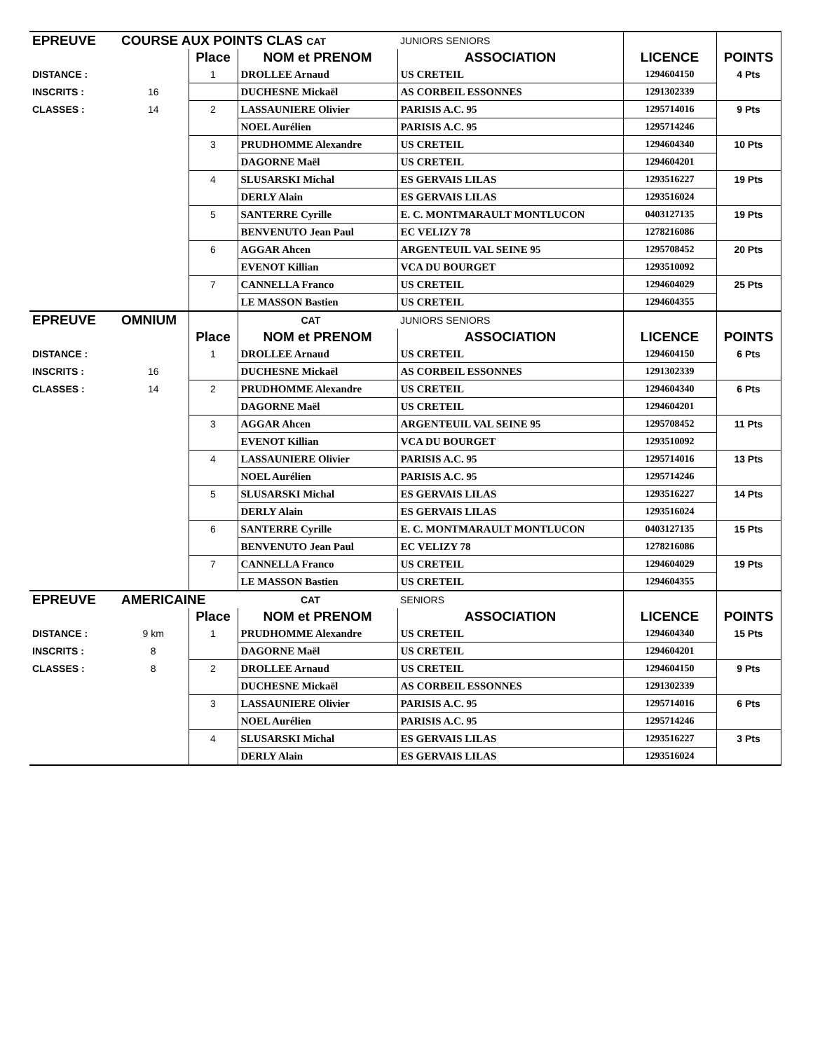| EPREUVE | COURSE AUX POINTS CLAS CAT | | | JUNIORS SENIORS | | |
| | | Place | NOM et PRENOM | ASSOCIATION | LICENCE | POINTS |
| DISTANCE : | | 1 | DROLLEE Arnaud | US CRETEIL | 1294604150 | 4 Pts |
| INSCRITS : | 16 | | DUCHESNE Mickaël | AS CORBEIL ESSONNES | 1291302339 | |
| CLASSES : | 14 | 2 | LASSAUNIERE Olivier | PARISIS A.C. 95 | 1295714016 | 9 Pts |
| | | | NOEL Aurélien | PARISIS A.C. 95 | 1295714246 | |
| | | 3 | PRUDHOMME Alexandre | US CRETEIL | 1294604340 | 10 Pts |
| | | | DAGORNE Maël | US CRETEIL | 1294604201 | |
| | | 4 | SLUSARSKI Michal | ES GERVAIS LILAS | 1293516227 | 19 Pts |
| | | | DERLY Alain | ES GERVAIS LILAS | 1293516024 | |
| | | 5 | SANTERRE Cyrille | E. C. MONTMARAULT MONTLUCON | 0403127135 | 19 Pts |
| | | | BENVENUTO Jean Paul | EC VELIZY 78 | 1278216086 | |
| | | 6 | AGGAR Ahcen | ARGENTEUIL VAL SEINE 95 | 1295708452 | 20 Pts |
| | | | EVENOT Killian | VCA DU BOURGET | 1293510092 | |
| | | 7 | CANNELLA Franco | US CRETEIL | 1294604029 | 25 Pts |
| | | | LE MASSON Bastien | US CRETEIL | 1294604355 | |
| EPREUVE | OMNIUM | | CAT | JUNIORS SENIORS | | |
| | | Place | NOM et PRENOM | ASSOCIATION | LICENCE | POINTS |
| DISTANCE : | | 1 | DROLLEE Arnaud | US CRETEIL | 1294604150 | 6 Pts |
| INSCRITS : | 16 | | DUCHESNE Mickaël | AS CORBEIL ESSONNES | 1291302339 | |
| CLASSES : | 14 | 2 | PRUDHOMME Alexandre | US CRETEIL | 1294604340 | 6 Pts |
| | | | DAGORNE Maël | US CRETEIL | 1294604201 | |
| | | 3 | AGGAR Ahcen | ARGENTEUIL VAL SEINE 95 | 1295708452 | 11 Pts |
| | | | EVENOT Killian | VCA DU BOURGET | 1293510092 | |
| | | 4 | LASSAUNIERE Olivier | PARISIS A.C. 95 | 1295714016 | 13 Pts |
| | | | NOEL Aurélien | PARISIS A.C. 95 | 1295714246 | |
| | | 5 | SLUSARSKI Michal | ES GERVAIS LILAS | 1293516227 | 14 Pts |
| | | | DERLY Alain | ES GERVAIS LILAS | 1293516024 | |
| | | 6 | SANTERRE Cyrille | E. C. MONTMARAULT MONTLUCON | 0403127135 | 15 Pts |
| | | | BENVENUTO Jean Paul | EC VELIZY 78 | 1278216086 | |
| | | 7 | CANNELLA Franco | US CRETEIL | 1294604029 | 19 Pts |
| | | | LE MASSON Bastien | US CRETEIL | 1294604355 | |
| EPREUVE | AMERICAINE | | CAT | SENIORS | | |
| | | Place | NOM et PRENOM | ASSOCIATION | LICENCE | POINTS |
| DISTANCE : | 9 km | 1 | PRUDHOMME Alexandre | US CRETEIL | 1294604340 | 15 Pts |
| INSCRITS : | 8 | | DAGORNE Maël | US CRETEIL | 1294604201 | |
| CLASSES : | 8 | 2 | DROLLEE Arnaud | US CRETEIL | 1294604150 | 9 Pts |
| | | | DUCHESNE Mickaël | AS CORBEIL ESSONNES | 1291302339 | |
| | | 3 | LASSAUNIERE Olivier | PARISIS A.C. 95 | 1295714016 | 6 Pts |
| | | | NOEL Aurélien | PARISIS A.C. 95 | 1295714246 | |
| | | 4 | SLUSARSKI Michal | ES GERVAIS LILAS | 1293516227 | 3 Pts |
| | | | DERLY Alain | ES GERVAIS LILAS | 1293516024 | |